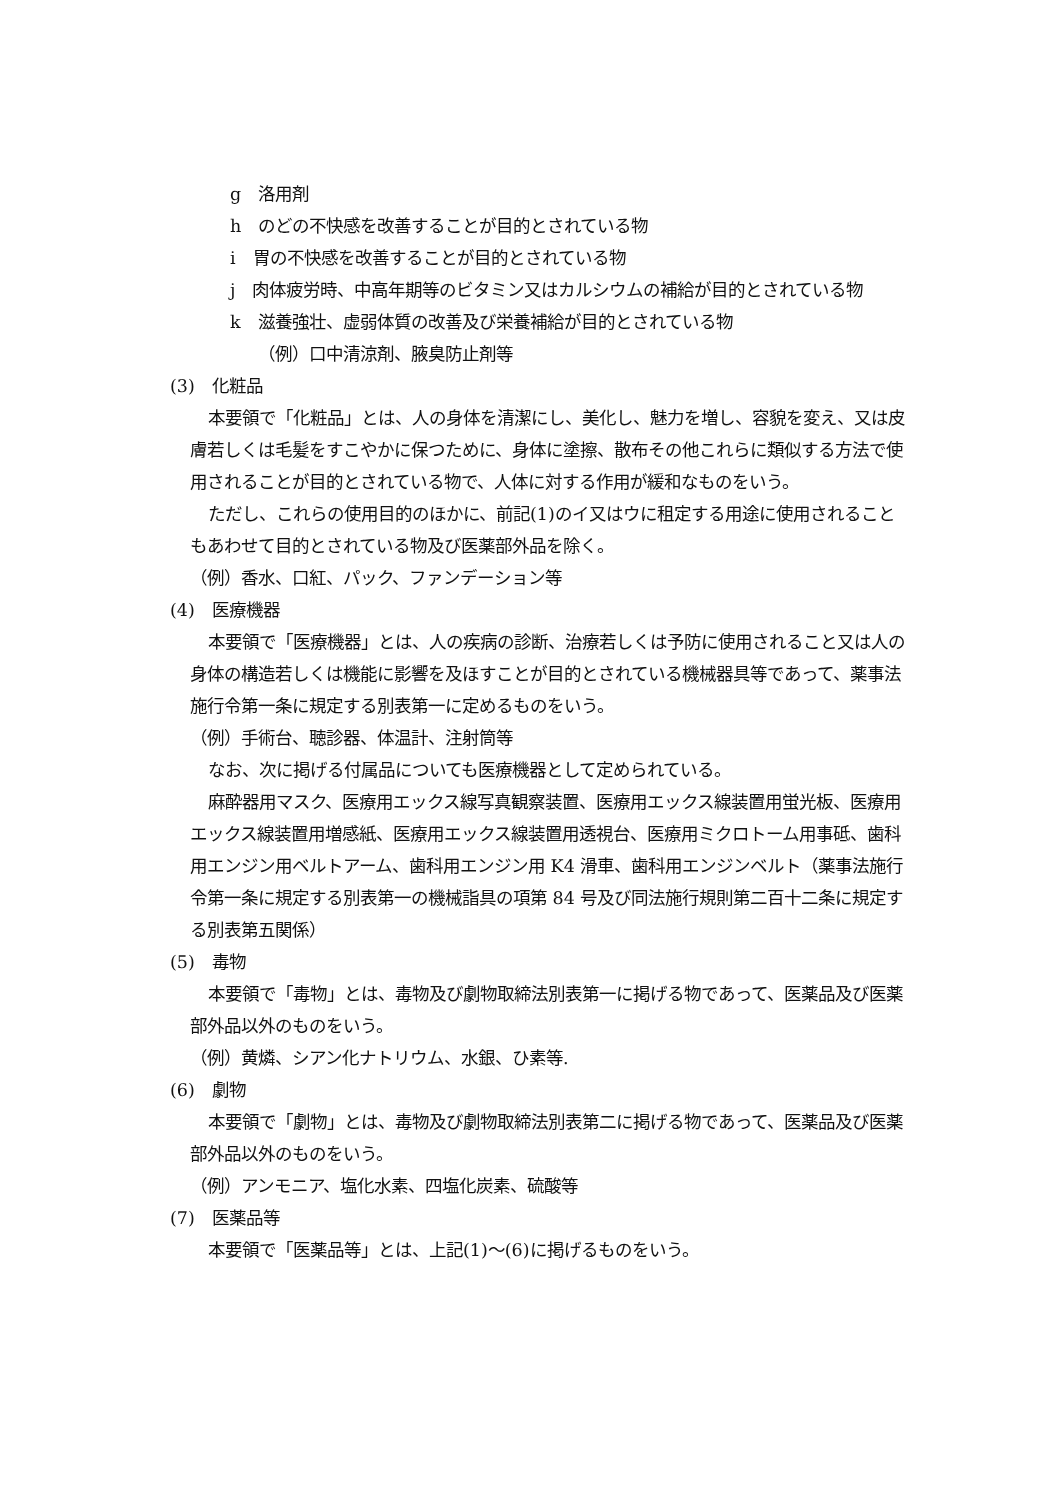g　洛用剤
h　のどの不快感を改善することが目的とされている物
i　胃の不快感を改善することが目的とされている物
j　肉体疲労時、中高年期等のビタミン又はカルシウムの補給が目的とされている物
k　滋養強壮、虚弱体質の改善及び栄養補給が目的とされている物
（例）口中清涼剤、腋臭防止剤等
(3)　化粧品
本要領で「化粧品」とは、人の身体を清潔にし、美化し、魅力を増し、容貌を変え、又は皮膚若しくは毛髪をすこやかに保つために、身体に塗擦、散布その他これらに類似する方法で使用されることが目的とされている物で、人体に対する作用が緩和なものをいう。
ただし、これらの使用目的のほかに、前記(1)のイ又はウに租定する用途に使用されることもあわせて目的とされている物及び医薬部外品を除く。
（例）香水、口紅、パック、ファンデーション等
(4)　医療機器
本要領で「医療機器」とは、人の疾病の診断、治療若しくは予防に使用されること又は人の身体の構造若しくは機能に影響を及ほすことが目的とされている機械器具等であって、薬事法施行令第一条に規定する別表第一に定めるものをいう。
（例）手術台、聴診器、体温計、注射筒等
なお、次に掲げる付属品についても医療機器として定められている。
麻酔器用マスク、医療用エックス線写真観察装置、医療用エックス線装置用蛍光板、医療用エックス線装置用増感紙、医療用エックス線装置用透視台、医療用ミクロトーム用事砥、歯科用エンジン用ベルトアーム、歯科用エンジン用 K4 滑車、歯科用エンジンベルト（薬事法施行令第一条に規定する別表第一の機械詣具の項第 84 号及び同法施行規則第二百十二条に規定する別表第五関係）
(5)　毒物
本要領で「毒物」とは、毒物及び劇物取締法別表第一に掲げる物であって、医薬品及び医薬部外品以外のものをいう。
（例）黄燐、シアン化ナトリウム、水銀、ひ素等.
(6)　劇物
本要領で「劇物」とは、毒物及び劇物取締法別表第二に掲げる物であって、医薬品及び医薬部外品以外のものをいう。
（例）アンモニア、塩化水素、四塩化炭素、硫酸等
(7)　医薬品等
本要領で「医薬品等」とは、上記(1)～(6)に掲げるものをいう。